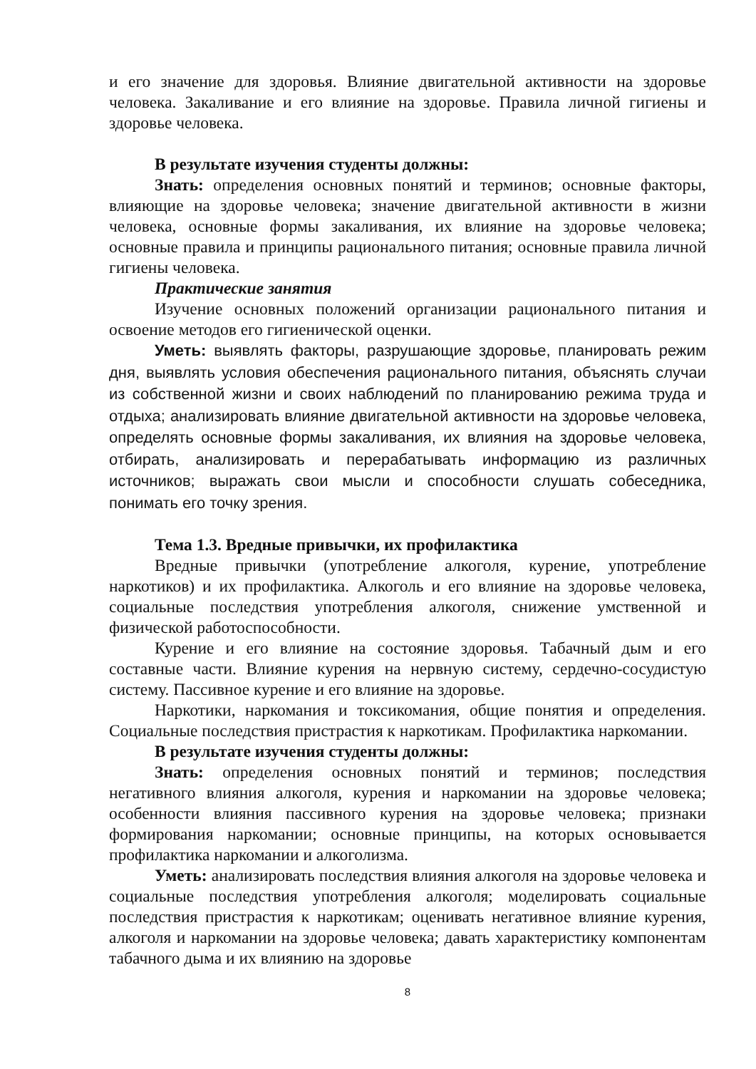и его значение для здоровья. Влияние двигательной активности на здоровье человека. Закаливание и его влияние на здоровье. Правила личной гигиены и здоровье человека.
В результате изучения студенты должны:
Знать: определения основных понятий и терминов; основные факторы, влияющие на здоровье человека; значение двигательной активности в жизни человека, основные формы закаливания, их влияние на здоровье человека; основные правила и принципы рационального питания; основные правила личной гигиены человека.
Практические занятия
Изучение основных положений организации рационального питания и освоение методов его гигиенической оценки.
Уметь: выявлять факторы, разрушающие здоровье, планировать режим дня, выявлять условия обеспечения рационального питания, объяснять случаи из собственной жизни и своих наблюдений по планированию режима труда и отдыха; анализировать влияние двигательной активности на здоровье человека, определять основные формы закаливания, их влияния на здоровье человека, отбирать, анализировать и перерабатывать информацию из различных источников; выражать свои мысли и способности слушать собеседника, понимать его точку зрения.
Тема 1.3. Вредные привычки, их профилактика
Вредные привычки (употребление алкоголя, курение, употребление наркотиков) и их профилактика. Алкоголь и его влияние на здоровье человека, социальные последствия употребления алкоголя, снижение умственной и физической работоспособности.
Курение и его влияние на состояние здоровья. Табачный дым и его составные части. Влияние курения на нервную систему, сердечно-сосудистую систему. Пассивное курение и его влияние на здоровье.
Наркотики, наркомания и токсикомания, общие понятия и определения. Социальные последствия пристрастия к наркотикам. Профилактика наркомании.
В результате изучения студенты должны:
Знать: определения основных понятий и терминов; последствия негативного влияния алкоголя, курения и наркомании на здоровье человека; особенности влияния пассивного курения на здоровье человека; признаки формирования наркомании; основные принципы, на которых основывается профилактика наркомании и алкоголизма.
Уметь: анализировать последствия влияния алкоголя на здоровье человека и социальные последствия употребления алкоголя; моделировать социальные последствия пристрастия к наркотикам; оценивать негативное влияние курения, алкоголя и наркомании на здоровье человека; давать характеристику компонентам табачного дыма и их влиянию на здоровье
8